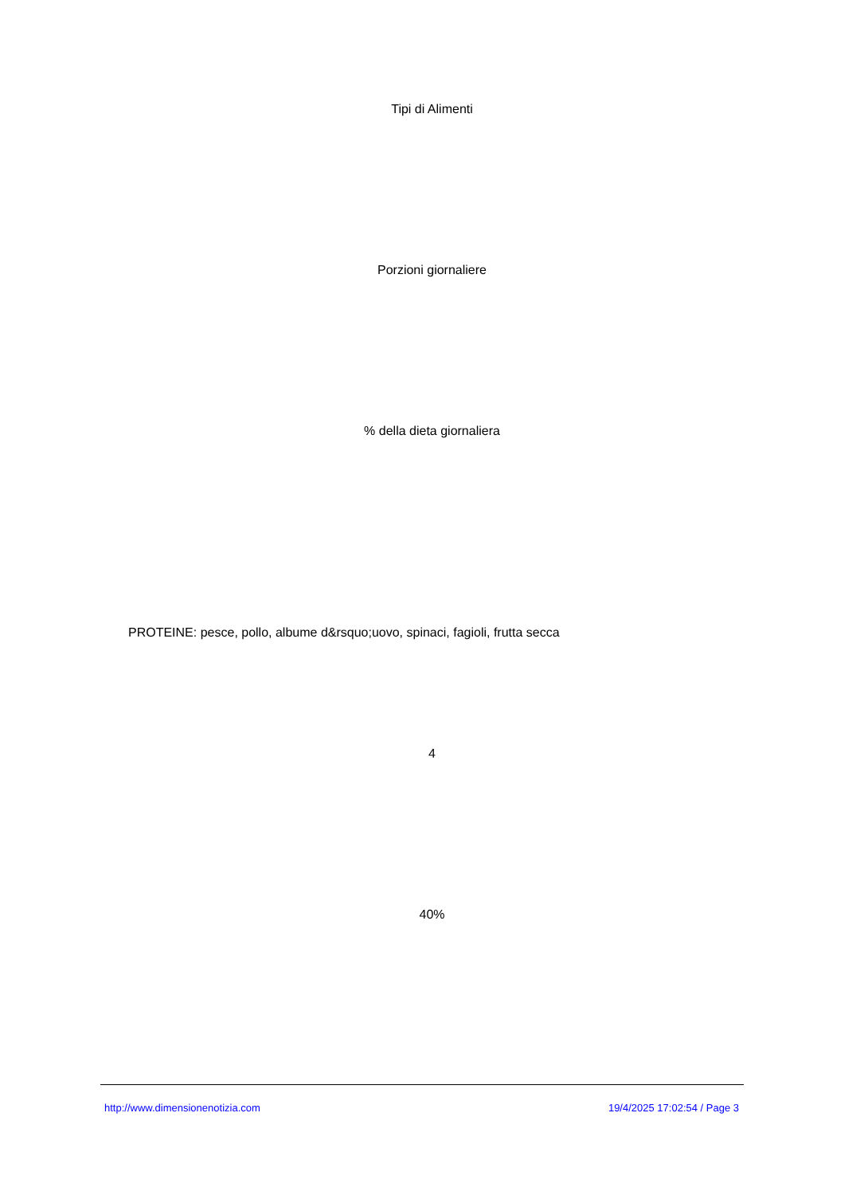Tipi di Alimenti
Porzioni giornaliere
% della dieta giornaliera
PROTEINE: pesce, pollo, albume d&rsquo;uovo, spinaci, fagioli, frutta secca
4
40%
http://www.dimensionenotizia.com
19/4/2025 17:02:54 / Page 3